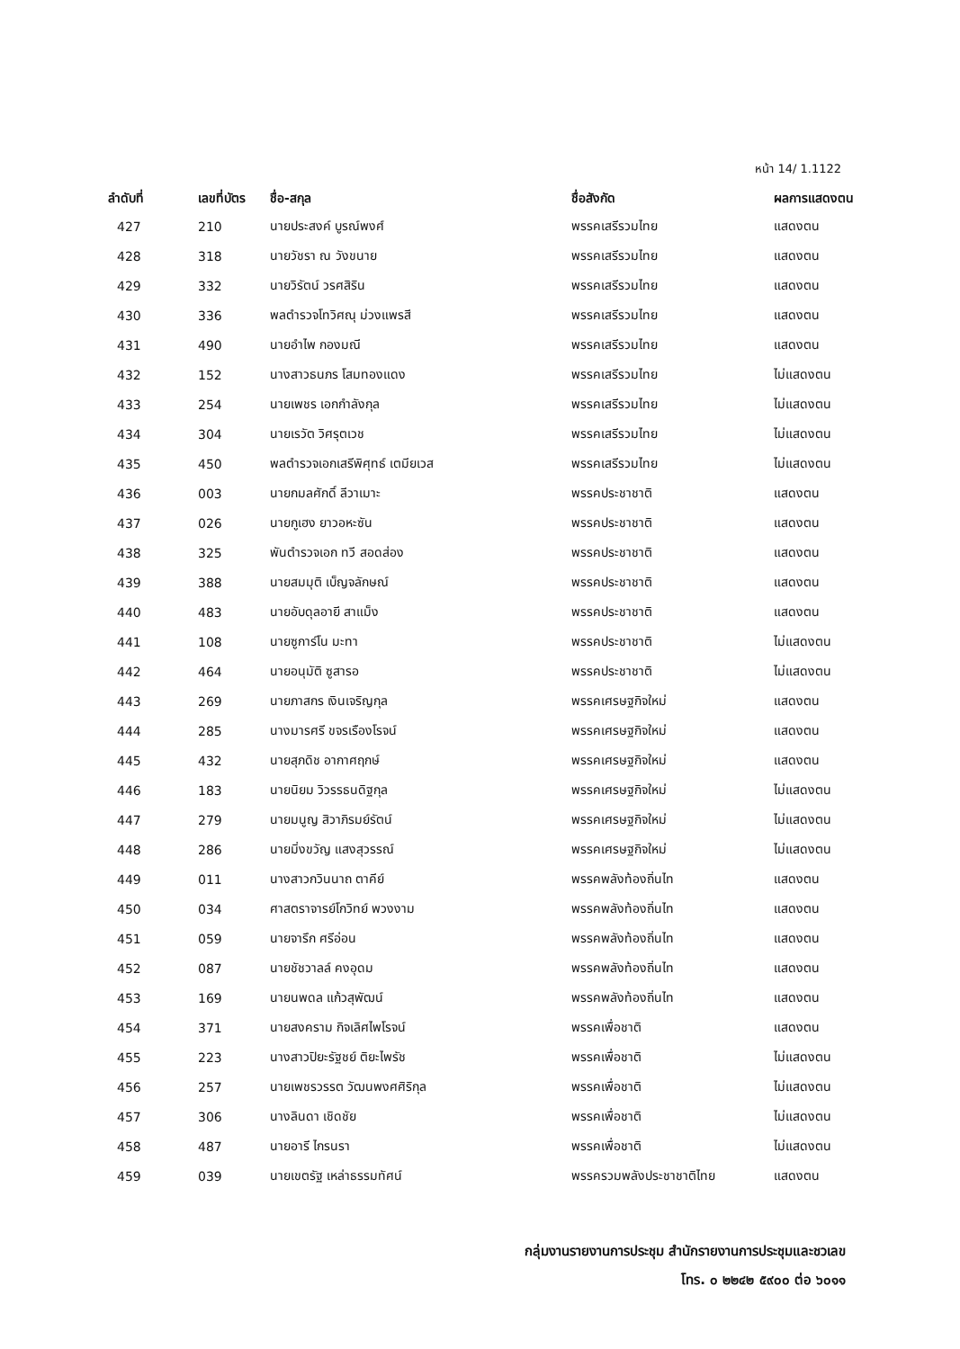หน้า 14/ 1.1122
| ลำดับที่ | เลขที่บัตร | ชื่อ-สกุล | ชื่อสังกัด | ผลการแสดงตน |
| --- | --- | --- | --- | --- |
| 427 | 210 | นายประสงค์ บูรณ์พงศ์ | พรรคเสรีรวมไทย | แสดงตน |
| 428 | 318 | นายวัชรา ณ วังขนาย | พรรคเสรีรวมไทย | แสดงตน |
| 429 | 332 | นายวิรัตน์ วรศสิริน | พรรคเสรีรวมไทย | แสดงตน |
| 430 | 336 | พลตำรวจโทวิศณุ ม่วงแพรสี | พรรคเสรีรวมไทย | แสดงตน |
| 431 | 490 | นายอำไพ กองมณี | พรรคเสรีรวมไทย | แสดงตน |
| 432 | 152 | นางสาวธนภร โสมทองแดง | พรรคเสรีรวมไทย | ไม่แสดงตน |
| 433 | 254 | นายเพชร เอกกำลังกุล | พรรคเสรีรวมไทย | ไม่แสดงตน |
| 434 | 304 | นายเรวัต วิศรุตเวช | พรรคเสรีรวมไทย | ไม่แสดงตน |
| 435 | 450 | พลตำรวจเอกเสรีพิศุทธ์ เตมียเวส | พรรคเสรีรวมไทย | ไม่แสดงตน |
| 436 | 003 | นายกมลศักดิ์ ลีวาเมาะ | พรรคประชาชาติ | แสดงตน |
| 437 | 026 | นายกูเฮง ยาวอหะซัน | พรรคประชาชาติ | แสดงตน |
| 438 | 325 | พันตำรวจเอก ทวี สอดส่อง | พรรคประชาชาติ | แสดงตน |
| 439 | 388 | นายสมมุติ เบ็ญจลักษณ์ | พรรคประชาชาติ | แสดงตน |
| 440 | 483 | นายอับดุลอายี สาแม็ง | พรรคประชาชาติ | แสดงตน |
| 441 | 108 | นายซูการ์โน มะทา | พรรคประชาชาติ | ไม่แสดงตน |
| 442 | 464 | นายอนุมัติ ซูสารอ | พรรคประชาชาติ | ไม่แสดงตน |
| 443 | 269 | นายภาสกร เงินเจริญกุล | พรรคเศรษฐกิจใหม่ | แสดงตน |
| 444 | 285 | นางมารศรี ขจรเรืองโรจน์ | พรรคเศรษฐกิจใหม่ | แสดงตน |
| 445 | 432 | นายสุภดิช อากาศฤกษ์ | พรรคเศรษฐกิจใหม่ | แสดงตน |
| 446 | 183 | นายนิยม วิวรรธนดิฐกุล | พรรคเศรษฐกิจใหม่ | ไม่แสดงตน |
| 447 | 279 | นายมนูญ สิวาภิรมย์รัตน์ | พรรคเศรษฐกิจใหม่ | ไม่แสดงตน |
| 448 | 286 | นายมิ่งขวัญ แสงสุวรรณ์ | พรรคเศรษฐกิจใหม่ | ไม่แสดงตน |
| 449 | 011 | นางสาวกวินนาถ ตาคีย์ | พรรคพลังท้องถิ่นไท | แสดงตน |
| 450 | 034 | ศาสตราจารย์โกวิทย์ พวงงาม | พรรคพลังท้องถิ่นไท | แสดงตน |
| 451 | 059 | นายจารึก ศรีอ่อน | พรรคพลังท้องถิ่นไท | แสดงตน |
| 452 | 087 | นายชัชวาลล์ คงอุดม | พรรคพลังท้องถิ่นไท | แสดงตน |
| 453 | 169 | นายนพดล แก้วสุพัฒน์ | พรรคพลังท้องถิ่นไท | แสดงตน |
| 454 | 371 | นายสงคราม กิจเลิศไพโรจน์ | พรรคเพื่อชาติ | แสดงตน |
| 455 | 223 | นางสาวปิยะรัฐชย์ ติยะไพรัช | พรรคเพื่อชาติ | ไม่แสดงตน |
| 456 | 257 | นายเพชรวรรต วัฒนพงศศิริกุล | พรรคเพื่อชาติ | ไม่แสดงตน |
| 457 | 306 | นางลินดา เชิดชัย | พรรคเพื่อชาติ | ไม่แสดงตน |
| 458 | 487 | นายอารี ไกรนรา | พรรคเพื่อชาติ | ไม่แสดงตน |
| 459 | 039 | นายเขตรัฐ เหล่าธรรมทัศน์ | พรรครวมพลังประชาชาติไทย | แสดงตน |
กลุ่มงานรายงานการประชุม สำนักรายงานการประชุมและชวเลข
โทร. ๐ ๒๒๔๒ ๕๙๐๐ ต่อ ๖๐๑๑